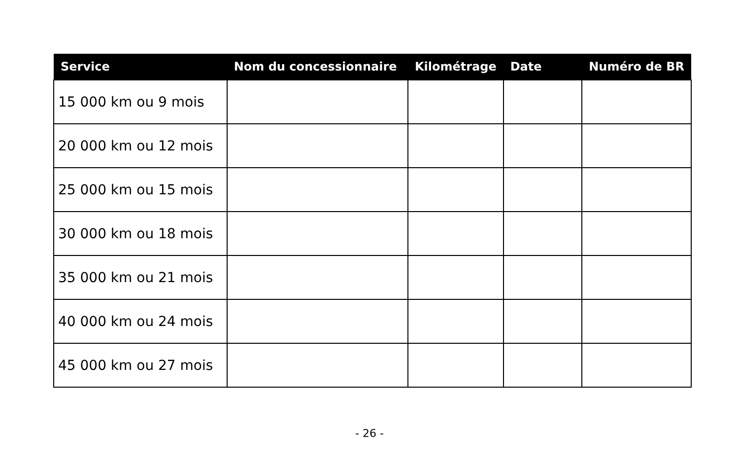| Service | Nom du concessionnaire | Kilométrage | Date | Numéro de BR |
| --- | --- | --- | --- | --- |
| 15 000 km ou 9 mois | | | | |
| 20 000 km ou 12 mois | | | | |
| 25 000 km ou 15 mois | | | | |
| 30 000 km ou 18 mois | | | | |
| 35 000 km ou 21 mois | | | | |
| 40 000 km ou 24 mois | | | | |
| 45 000 km ou 27 mois | | | | |
- 26 -